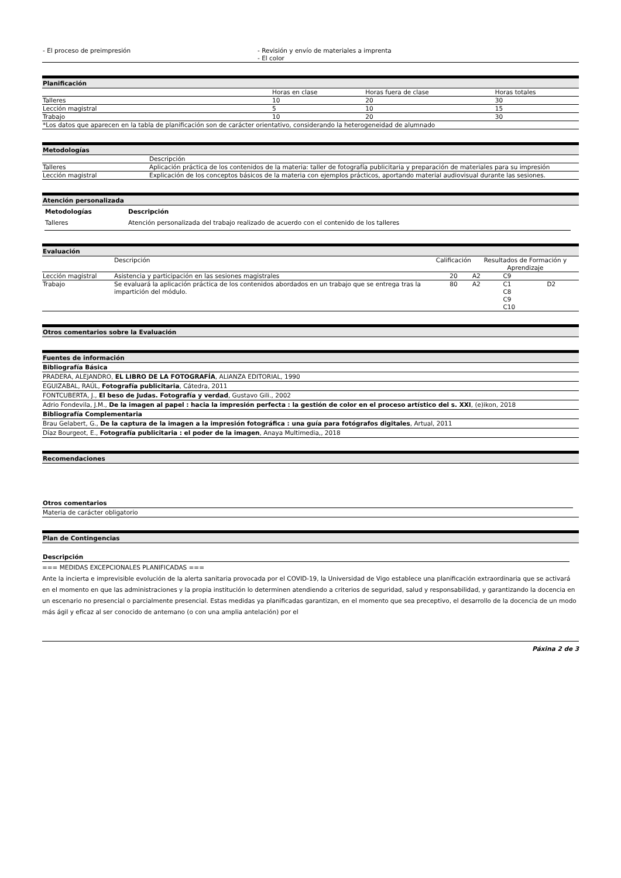| - El proceso de preimpresión | - Revisión y envío de materiales a imprenta - El color |
Planificación
| | Horas en clase | Horas fuera de clase | Horas totales |
| Talleres | 10 | 20 | 30 |
| Lección magistral | 5 | 10 | 15 |
| Trabajo | 10 | 20 | 30 |
| *Los datos que aparecen en la tabla de planificación son de carácter orientativo, considerando la heterogeneidad de alumnado | | | |
Metodologías
| | Descripción |
| Talleres | Aplicación práctica de los contenidos de la materia: taller de fotografía publicitaria y preparación de materiales para su impresión |
| Lección magistral | Explicación de los conceptos básicos de la materia con ejemplos prácticos, aportando material audiovisual durante las sesiones. |
Atención personalizada
| Metodologías | Descripción |
| --- | --- |
| Talleres | Atención personalizada del trabajo realizado de acuerdo con el contenido de los talleres |
Evaluación
| | Descripción | Calificación | Resultados de Formación y Aprendizaje | | |
| Lección magistral | Asistencia y participación en las sesiones magistrales | 20 | A2 | C9 | |
| Trabajo | Se evaluará la aplicación práctica de los contenidos abordados en un trabajo que se entrega tras la impartición del módulo. | 80 | A2 | C1 C8 C9 C10 | D2 |
Otros comentarios sobre la Evaluación
Fuentes de información
Bibliografía Básica
PRADERA, ALEJANDRO, EL LIBRO DE LA FOTOGRAFÍA, ALIANZA EDITORIAL, 1990
EGUIZABAL, RAÚL, Fotografía publicitaria, Cátedra, 2011
FONTCUBERTA, J., El beso de Judas. Fotografía y verdad, Gustavo Gili., 2002
Adrio Fondevila, J.M., De la imagen al papel : hacia la impresión perfecta : la gestión de color en el proceso artístico del s. XXI, (e)ikon, 2018
Bibliografía Complementaria
Brau Gelabert, G., De la captura de la imagen a la impresión fotográfica : una guía para fotógrafos digitales, Artual, 2011
Díaz Bourgeot, E., Fotografía publicitaria : el poder de la imagen, Anaya Multimedia,, 2018
Recomendaciones
Otros comentarios
Materia de carácter obligatorio
Plan de Contingencias
Descripción
=== MEDIDAS EXCEPCIONALES PLANIFICADAS ===
Ante la incierta e imprevisible evolución de la alerta sanitaria provocada por el COVID-19, la Universidad de Vigo establece una planificación extraordinaria que se activará en el momento en que las administraciones y la propia institución lo determinen atendiendo a criterios de seguridad, salud y responsabilidad, y garantizando la docencia en un escenario no presencial o parcialmente presencial. Estas medidas ya planificadas garantizan, en el momento que sea preceptivo, el desarrollo de la docencia de un modo más ágil y eficaz al ser conocido de antemano (o con una amplia antelación) por el
Páxina 2 de 3